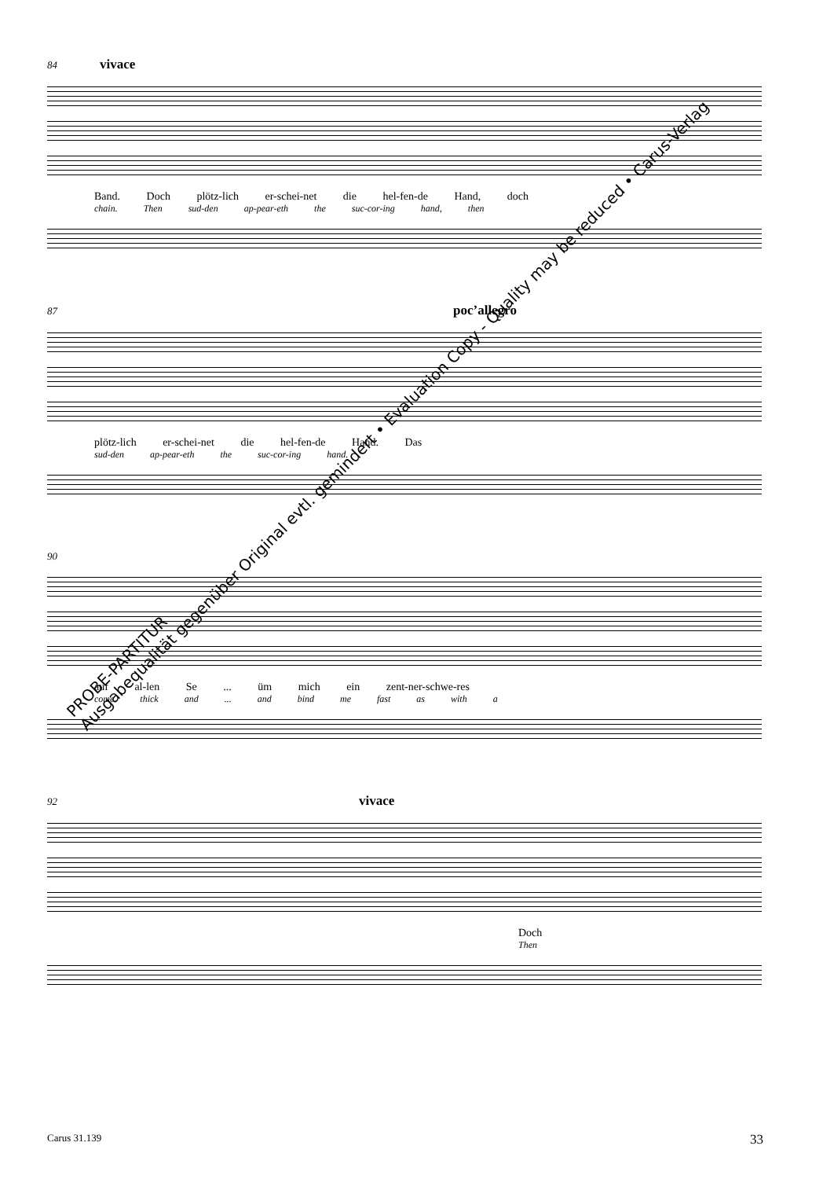84 vivace
Band. Doch plötz-lich er-schei-net die hel-fen-de Hand, doch
chain. Then sud-den ap-pear-eth the suc-cor-ing hand, then
87 poc’allegro
plötz-lich er-schei-net die hel-fen-de Hand. Das
sud-den ap-pear-eth the suc-cor-ing hand.
90
auf al-len Se ... üm mich ein zent-ner-schwe-res
come thick and ... and bind me fast as with a
92 vivace
Doch
Then
PROBE-PARTITUR
Ausgabequalität gegenüber Original evtl. gemindert • Evaluation Copy - Quality may be reduced • Carus-Verlag
Carus 31.139 33